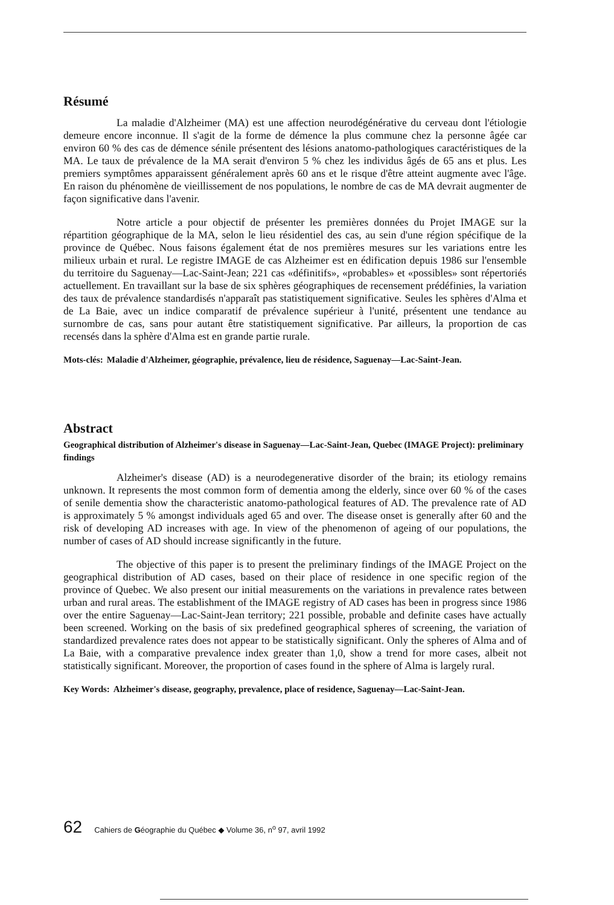Résumé
La maladie d'Alzheimer (MA) est une affection neurodégénérative du cerveau dont l'étiologie demeure encore inconnue. Il s'agit de la forme de démence la plus commune chez la personne âgée car environ 60 % des cas de démence sénile présentent des lésions anatomo-pathologiques caractéristiques de la MA. Le taux de prévalence de la MA serait d'environ 5 % chez les individus âgés de 65 ans et plus. Les premiers symptômes apparaissent généralement après 60 ans et le risque d'être atteint augmente avec l'âge. En raison du phénomène de vieillissement de nos populations, le nombre de cas de MA devrait augmenter de façon significative dans l'avenir.
Notre article a pour objectif de présenter les premières données du Projet IMAGE sur la répartition géographique de la MA, selon le lieu résidentiel des cas, au sein d'une région spécifique de la province de Québec. Nous faisons également état de nos premières mesures sur les variations entre les milieux urbain et rural. Le registre IMAGE de cas Alzheimer est en édification depuis 1986 sur l'ensemble du territoire du Saguenay—Lac-Saint-Jean; 221 cas «définitifs», «probables» et «possibles» sont répertoriés actuellement. En travaillant sur la base de six sphères géographiques de recensement prédéfinies, la variation des taux de prévalence standardisés n'apparaît pas statistiquement significative. Seules les sphères d'Alma et de La Baie, avec un indice comparatif de prévalence supérieur à l'unité, présentent une tendance au surnombre de cas, sans pour autant être statistiquement significative. Par ailleurs, la proportion de cas recensés dans la sphère d'Alma est en grande partie rurale.
Mots-clés: Maladie d'Alzheimer, géographie, prévalence, lieu de résidence, Saguenay—Lac-Saint-Jean.
Abstract
Geographical distribution of Alzheimer's disease in Saguenay—Lac-Saint-Jean, Quebec (IMAGE Project): preliminary findings
Alzheimer's disease (AD) is a neurodegenerative disorder of the brain; its etiology remains unknown. It represents the most common form of dementia among the elderly, since over 60 % of the cases of senile dementia show the characteristic anatomo-pathological features of AD. The prevalence rate of AD is approximately 5 % amongst individuals aged 65 and over. The disease onset is generally after 60 and the risk of developing AD increases with age. In view of the phenomenon of ageing of our populations, the number of cases of AD should increase significantly in the future.
The objective of this paper is to present the preliminary findings of the IMAGE Project on the geographical distribution of AD cases, based on their place of residence in one specific region of the province of Quebec. We also present our initial measurements on the variations in prevalence rates between urban and rural areas. The establishment of the IMAGE registry of AD cases has been in progress since 1986 over the entire Saguenay—Lac-Saint-Jean territory; 221 possible, probable and definite cases have actually been screened. Working on the basis of six predefined geographical spheres of screening, the variation of standardized prevalence rates does not appear to be statistically significant. Only the spheres of Alma and of La Baie, with a comparative prevalence index greater than 1,0, show a trend for more cases, albeit not statistically significant. Moreover, the proportion of cases found in the sphere of Alma is largely rural.
Key Words: Alzheimer's disease, geography, prevalence, place of residence, Saguenay—Lac-Saint-Jean.
62 Cahiers de Géographie du Québec ◆ Volume 36, n<sup>o</sup> 97, avril 1992